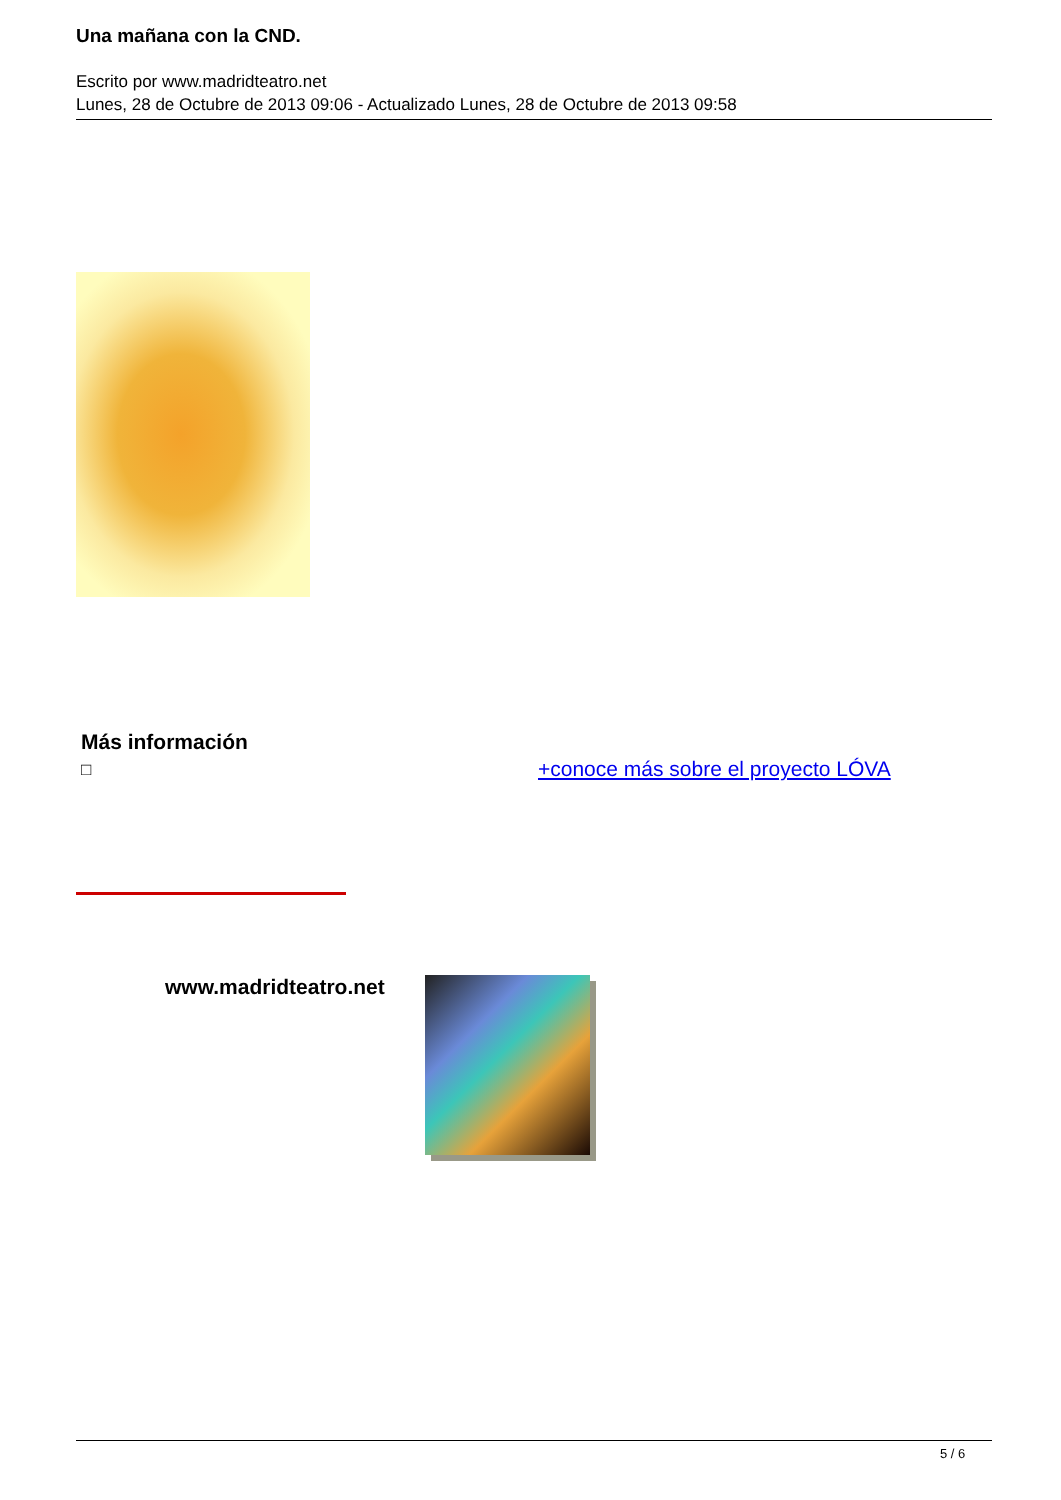Una mañana con la CND.
Escrito por www.madridteatro.net
Lunes, 28 de Octubre de 2013 09:06 - Actualizado Lunes, 28 de Octubre de 2013 09:58
Más información
□
+conoce más sobre el proyecto LÓVA
www.madridteatro.net
5 / 6